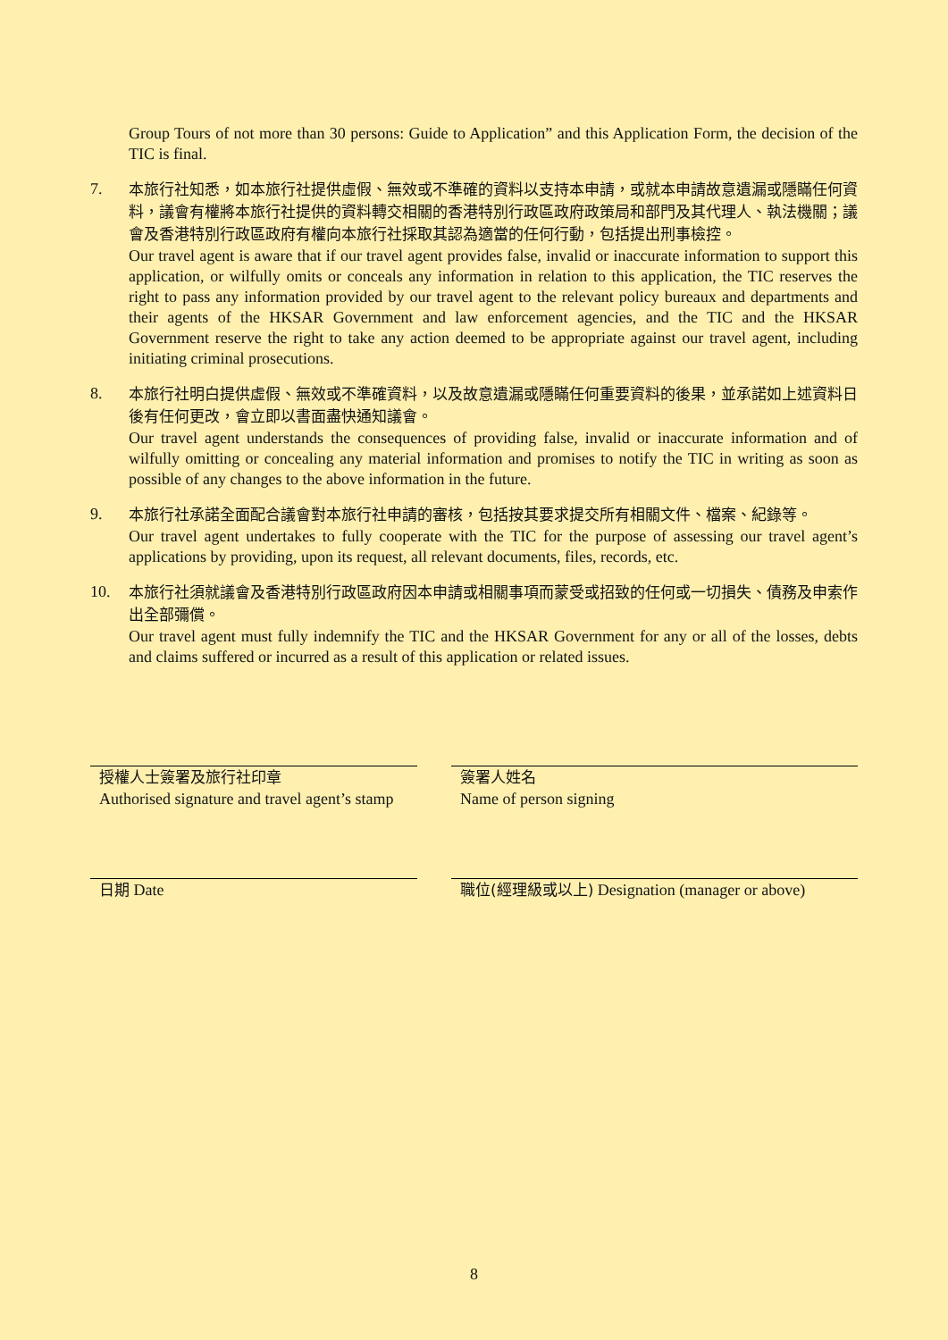Group Tours of not more than 30 persons: Guide to Application” and this Application Form, the decision of the TIC is final.
7.
本旅行社知悉，如本旅行社提供虛假、無效或不準確的資料以支持本申請，或就本申請故意遺漏或隱瞞任何資料，議會有權將本旅行社提供的資料轉交相關的香港特別行政區政府政策局和部門及其代理人、執法機關；議會及香港特別行政區政府有權向本旅行社採取其認為適當的任何行動，包括提出刑事檢控。
Our travel agent is aware that if our travel agent provides false, invalid or inaccurate information to support this application, or wilfully omits or conceals any information in relation to this application, the TIC reserves the right to pass any information provided by our travel agent to the relevant policy bureaux and departments and their agents of the HKSAR Government and law enforcement agencies, and the TIC and the HKSAR Government reserve the right to take any action deemed to be appropriate against our travel agent, including initiating criminal prosecutions.
8.
本旅行社明白提供虛假、無效或不準確資料，以及故意遺漏或隱瞞任何重要資料的後果，並承諾如上述資料日後有任何更改，會立即以書面盡快通知議會。
Our travel agent understands the consequences of providing false, invalid or inaccurate information and of wilfully omitting or concealing any material information and promises to notify the TIC in writing as soon as possible of any changes to the above information in the future.
9.
本旅行社承諾全面配合議會對本旅行社申請的審核，包括按其要求提交所有相關文件、檔案、紀錄等。
Our travel agent undertakes to fully cooperate with the TIC for the purpose of assessing our travel agent’s applications by providing, upon its request, all relevant documents, files, records, etc.
10.
本旅行社須就議會及香港特別行政區政府因本申請或相關事項而蒙受或招致的任何或一切損失、債務及申索作出全部彌償。
Our travel agent must fully indemnify the TIC and the HKSAR Government for any or all of the losses, debts and claims suffered or incurred as a result of this application or related issues.
授權人士簽署及旅行社印章
Authorised signature and travel agent’s stamp
簽署人姓名
Name of person signing
日期 Date
職位(經理級或以上) Designation (manager or above)
8